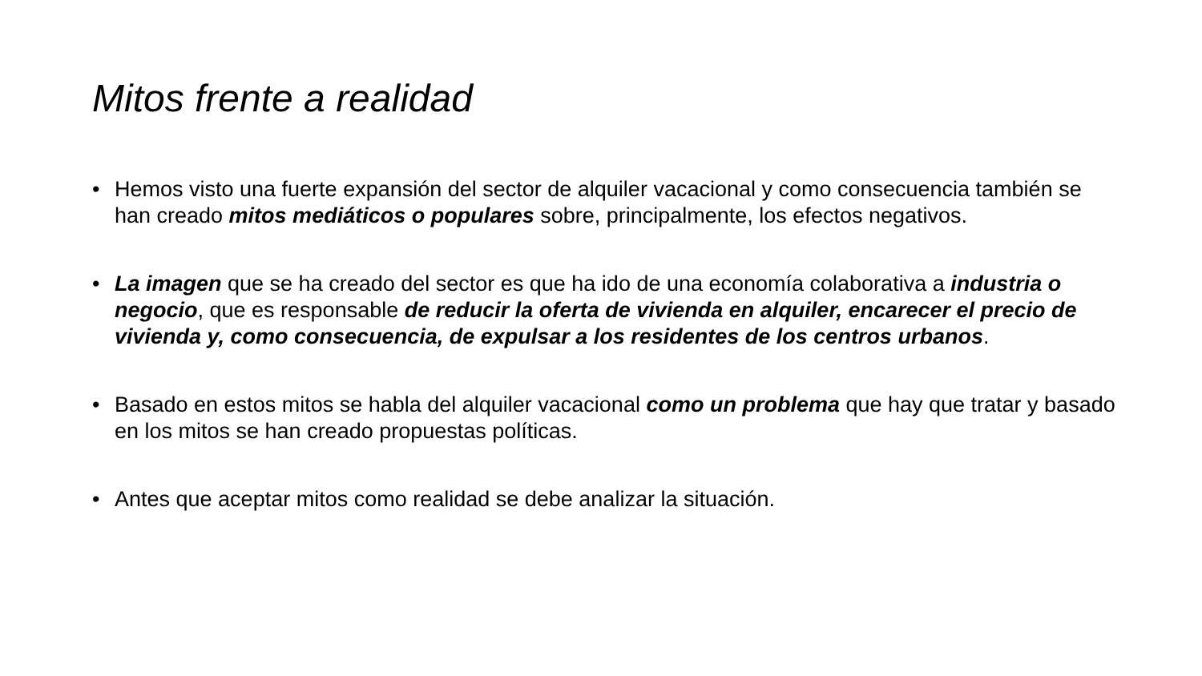Mitos frente a realidad
• Hemos visto una fuerte expansión del sector de alquiler vacacional y como consecuencia también se han creado mitos mediáticos o populares sobre, principalmente, los efectos negativos.
• La imagen que se ha creado del sector es que ha ido de una economía colaborativa a industria o negocio, que es responsable de reducir la oferta de vivienda en alquiler, encarecer el precio de vivienda y, como consecuencia, de expulsar a los residentes de los centros urbanos.
• Basado en estos mitos se habla del alquiler vacacional como un problema que hay que tratar y basado en los mitos se han creado propuestas políticas.
• Antes que aceptar mitos como realidad se debe analizar la situación.